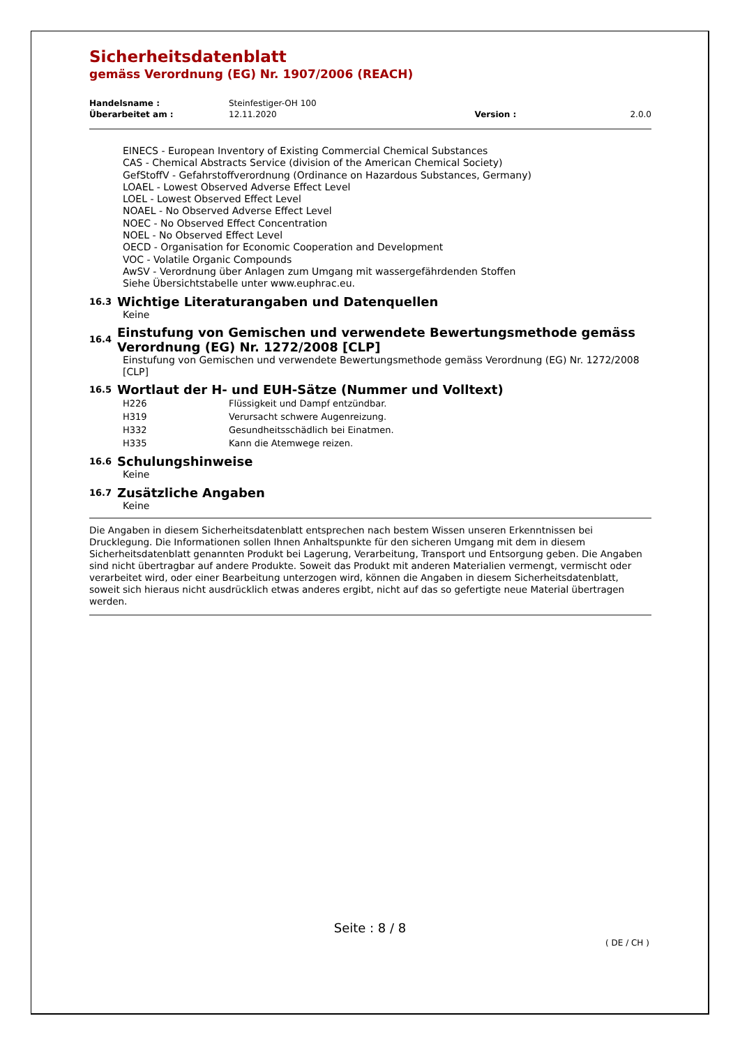Sicherheitsdatenblatt
gemäss Verordnung (EG) Nr. 1907/2006 (REACH)
| Handelsname : | Steinfestiger-OH 100 | | |
| Überarbeitet am : | 12.11.2020 | Version : | 2.0.0 |
EINECS - European Inventory of Existing Commercial Chemical Substances
CAS - Chemical Abstracts Service (division of the American Chemical Society)
GefStoffV - Gefahrstoffverordnung (Ordinance on Hazardous Substances, Germany)
LOAEL - Lowest Observed Adverse Effect Level
LOEL - Lowest Observed Effect Level
NOAEL - No Observed Adverse Effect Level
NOEC - No Observed Effect Concentration
NOEL - No Observed Effect Level
OECD - Organisation for Economic Cooperation and Development
VOC - Volatile Organic Compounds
AwSV - Verordnung über Anlagen zum Umgang mit wassergefährdenden Stoffen
Siehe Übersichtstabelle unter www.euphrac.eu.
16.3
Wichtige Literaturangaben und Datenquellen
Keine
16.4
Einstufung von Gemischen und verwendete Bewertungsmethode gemäss Verordnung (EG) Nr. 1272/2008 [CLP]
Einstufung von Gemischen und verwendete Bewertungsmethode gemäss Verordnung (EG) Nr. 1272/2008 [CLP]
16.5
Wortlaut der H- und EUH-Sätze (Nummer und Volltext)
| H226 | Flüssigkeit und Dampf entzündbar. |
| H319 | Verursacht schwere Augenreizung. |
| H332 | Gesundheitsschädlich bei Einatmen. |
| H335 | Kann die Atemwege reizen. |
16.6
Schulungshinweise
Keine
16.7
Zusätzliche Angaben
Keine
Die Angaben in diesem Sicherheitsdatenblatt entsprechen nach bestem Wissen unseren Erkenntnissen bei Drucklegung. Die Informationen sollen Ihnen Anhaltspunkte für den sicheren Umgang mit dem in diesem Sicherheitsdatenblatt genannten Produkt bei Lagerung, Verarbeitung, Transport und Entsorgung geben. Die Angaben sind nicht übertragbar auf andere Produkte. Soweit das Produkt mit anderen Materialien vermengt, vermischt oder verarbeitet wird, oder einer Bearbeitung unterzogen wird, können die Angaben in diesem Sicherheitsdatenblatt, soweit sich hieraus nicht ausdrücklich etwas anderes ergibt, nicht auf das so gefertigte neue Material übertragen werden.
Seite : 8 / 8
( DE / CH )